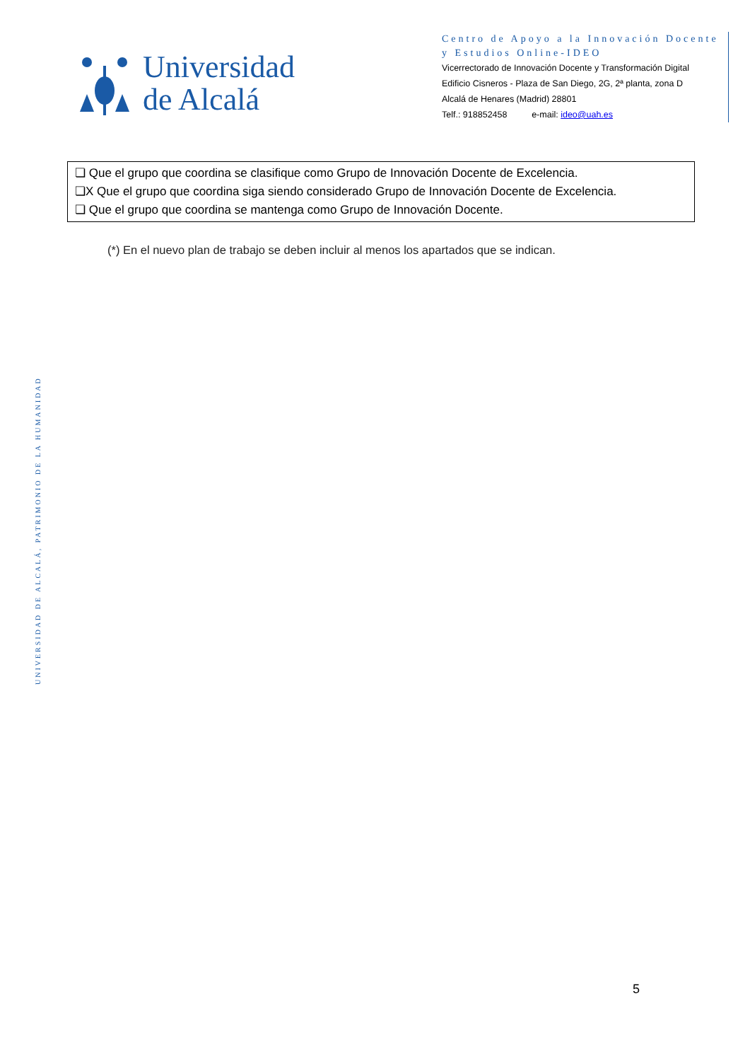Universidad
de Alcalá
Centro de Apoyo a la Innovación Docente y Estudios Online-IDEO
Vicerrectorado de Innovación Docente y Transformación Digital
Edificio Cisneros - Plaza de San Diego, 2G, 2ª planta, zona D
Alcalá de Henares (Madrid) 28801
Telf.: 918852458 e-mail: ideo@uah.es
❏ Que el grupo que coordina se clasifique como Grupo de Innovación Docente de Excelencia.
❏X Que el grupo que coordina siga siendo considerado Grupo de Innovación Docente de Excelencia.
❏ Que el grupo que coordina se mantenga como Grupo de Innovación Docente.
(*) En el nuevo plan de trabajo se deben incluir al menos los apartados que se indican.
UNIVERSIDAD DE ALCALÁ, PATRIMONIO DE LA HUMANIDAD
5